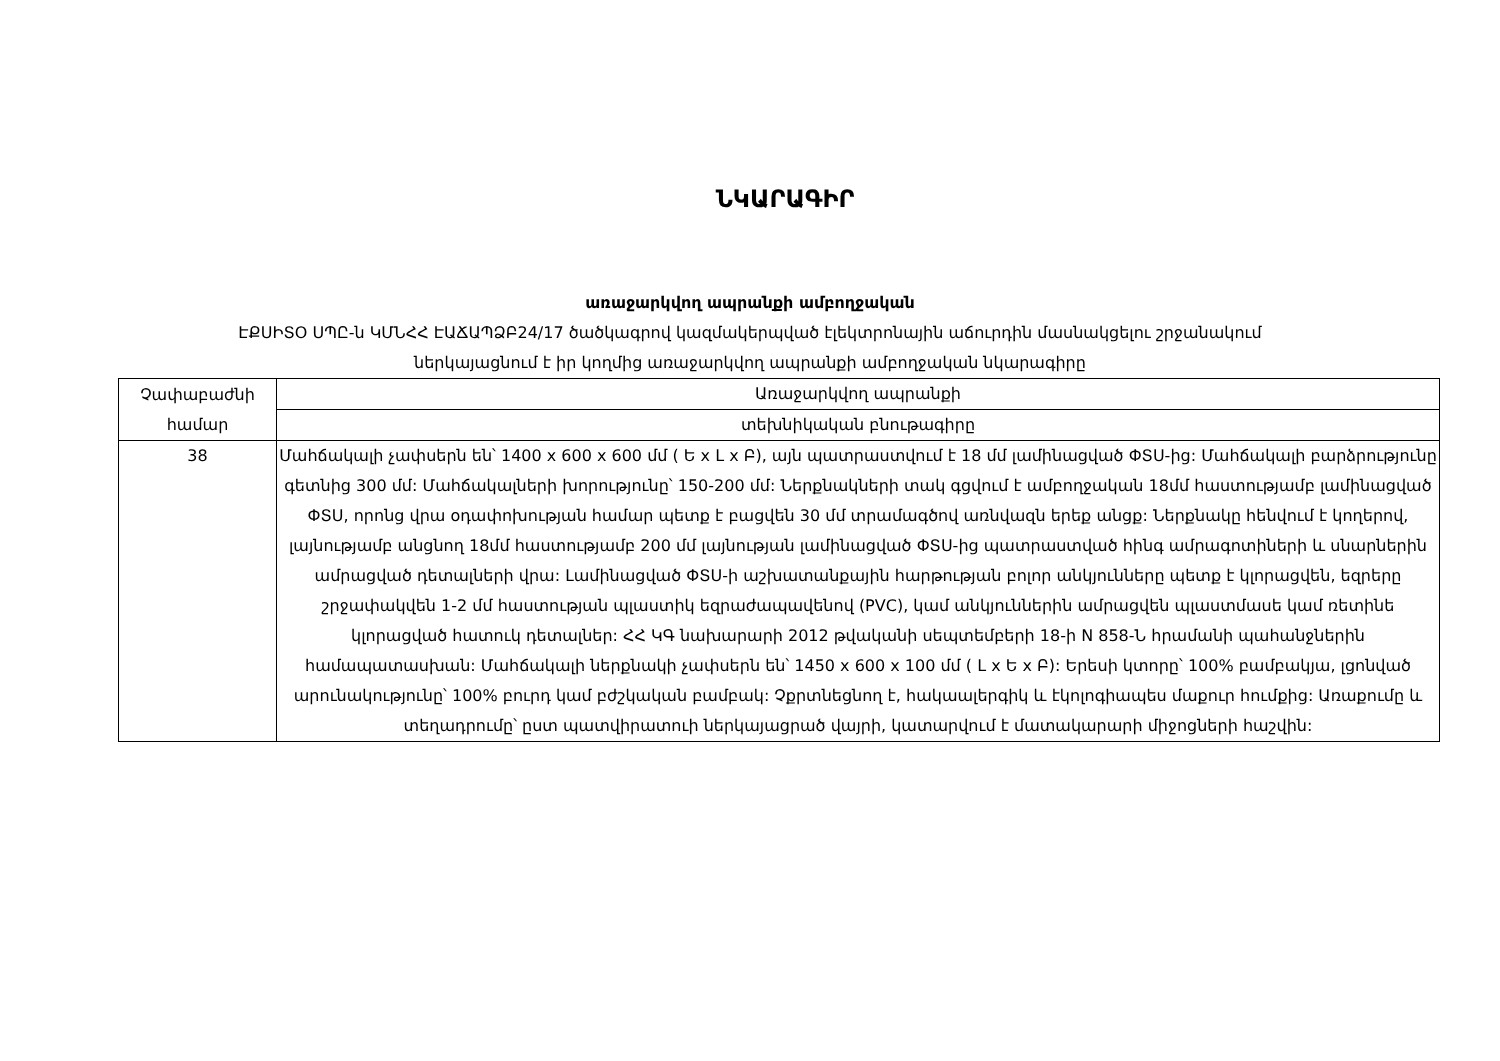ՆԿԱՐԱԳԻՐ
առաջարկվող ապրանքի ամբողջական
ԷՔՍԻՏՕ ՍՊԸ-ն ԿՄՆՀՀ ԷԱՃԱՊՁԲ24/17 ծածկագրով կազմակերպված էլեկտրոնային աճուրդին մասնակցելու շրջանակում
ներկայացնում է իր կողմից առաջարկվող ապրանքի ամբողջական նկարագիրը
| Չափաբաժնի համար | Առաջարկվող ապրանքի |
| --- | --- |
| | տեխնիկական բնութագիրը |
| 38 | Մահճակալի չափսերն են՝ 1400 x 600 x 600 մմ ( Ե x L x Բ), այն պատրաստվում է 18 մմ լամինացված ՓՏՍ-ից: Մահճակալի բարձրությունը գետնից 300 մմ: Մահճակալների խորությունը՝ 150-200 մմ: Ներքնակների տակ գցվում է ամբողջական 18մմ հաստությամբ լամինացված ՓՏՍ, որոնց վրա օդափոխության համար պետք է բացվեն 30 մմ տրամագծով առնվազն երեք անցք: Ներքնակը հենվում է կողերով, լայնությամբ անցնող 18մմ հաստությամբ 200 մմ լայնության լամինացված ՓՏՍ-ից պատրաստված հինգ ամրագոտիների և սնարներին ամրացված դետալների վրա: Լամինացված ՓՏՍ-ի աշխատանքային հարթության բոլոր անկյունները պետք է կլորացվեն, եզրերը շրջափակվեն 1-2 մմ հաստության պլաստիկ եզրաժապավենով (PVC), կամ անկյուններին ամրացվեն պլաստմասե կամ ռետինե կլորացված հատուկ դետալներ: ՀՀ ԿԳ նախարարի 2012 թվականի սեպտեմբերի 18-ի N 858-Ն հրամանի պահանջներին համապատասխան: Մահճակալի ներքնակի չափսերն են՝ 1450 x 600 x 100 մմ ( L x Ե x Բ): Երեսի կտորը՝ 100% բամբակյա, լցոնված արունակությունը՝ 100% բուրդ կամ բժշկական բամբակ: Չքրտնեցնող է, հակաալերգիկ և էկոլոգիապես մաքուր հումքից: Առաքումը և տեղադրումը՝ ըստ պատվիրատուի ներկայացրած վայրի, կատարվում է մատակարարի միջոցների հաշվին: |